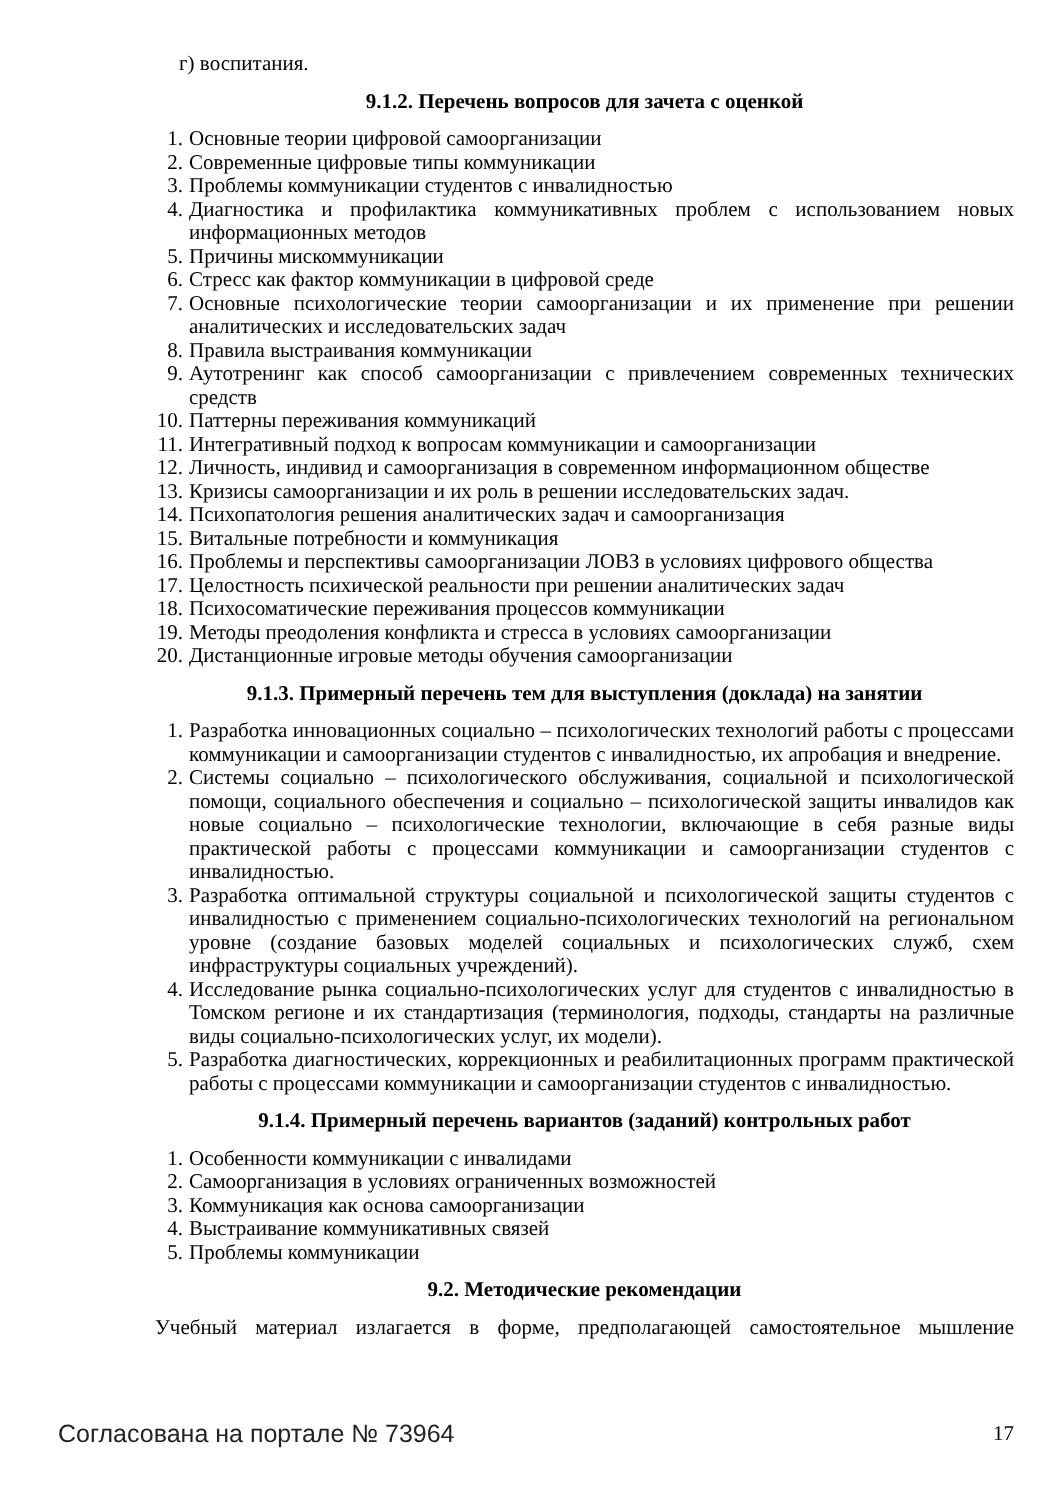г) воспитания.
9.1.2. Перечень вопросов для зачета с оценкой
1. Основные теории цифровой самоорганизации
2. Современные цифровые типы коммуникации
3. Проблемы коммуникации студентов с инвалидностью
4. Диагностика и профилактика коммуникативных проблем с использованием новых информационных методов
5. Причины мискоммуникации
6. Стресс как фактор коммуникации в цифровой среде
7. Основные психологические теории самоорганизации и их применение при решении аналитических и исследовательских задач
8. Правила выстраивания коммуникации
9. Аутотренинг как способ самоорганизации с привлечением современных технических средств
10. Паттерны переживания коммуникаций
11. Интегративный подход к вопросам коммуникации и самоорганизации
12. Личность, индивид и самоорганизация в современном информационном обществе
13. Кризисы самоорганизации и их роль в решении исследовательских задач.
14. Психопатология решения аналитических задач и самоорганизация
15. Витальные потребности и коммуникация
16. Проблемы и перспективы самоорганизации ЛОВЗ в условиях цифрового общества
17. Целостность психической реальности при решении аналитических задач
18. Психосоматические переживания процессов коммуникации
19. Методы преодоления конфликта и стресса в условиях самоорганизации
20. Дистанционные игровые методы обучения самоорганизации
9.1.3. Примерный перечень тем для выступления (доклада) на занятии
1. Разработка инновационных социально – психологических технологий работы с процессами коммуникации и самоорганизации студентов с инвалидностью, их апробация и внедрение.
2. Системы социально – психологического обслуживания, социальной и психологической помощи, социального обеспечения и социально – психологической защиты инвалидов как новые социально – психологические технологии, включающие в себя разные виды практической работы с процессами коммуникации и самоорганизации студентов с инвалидностью.
3. Разработка оптимальной структуры социальной и психологической защиты студентов с инвалидностью с применением социально-психологических технологий на региональном уровне (создание базовых моделей социальных и психологических служб, схем инфраструктуры социальных учреждений).
4. Исследование рынка социально-психологических услуг для студентов с инвалидностью в Томском регионе и их стандартизация (терминология, подходы, стандарты на различные виды социально-психологических услуг, их модели).
5. Разработка диагностических, коррекционных и реабилитационных программ практической работы с процессами коммуникации и самоорганизации студентов с инвалидностью.
9.1.4. Примерный перечень вариантов (заданий) контрольных работ
1. Особенности коммуникации с инвалидами
2. Самоорганизация в условиях ограниченных возможностей
3. Коммуникация как основа самоорганизации
4. Выстраивание коммуникативных связей
5. Проблемы коммуникации
9.2. Методические рекомендации
Учебный материал излагается в форме, предполагающей самостоятельное мышление
Согласована на портале № 73964 17